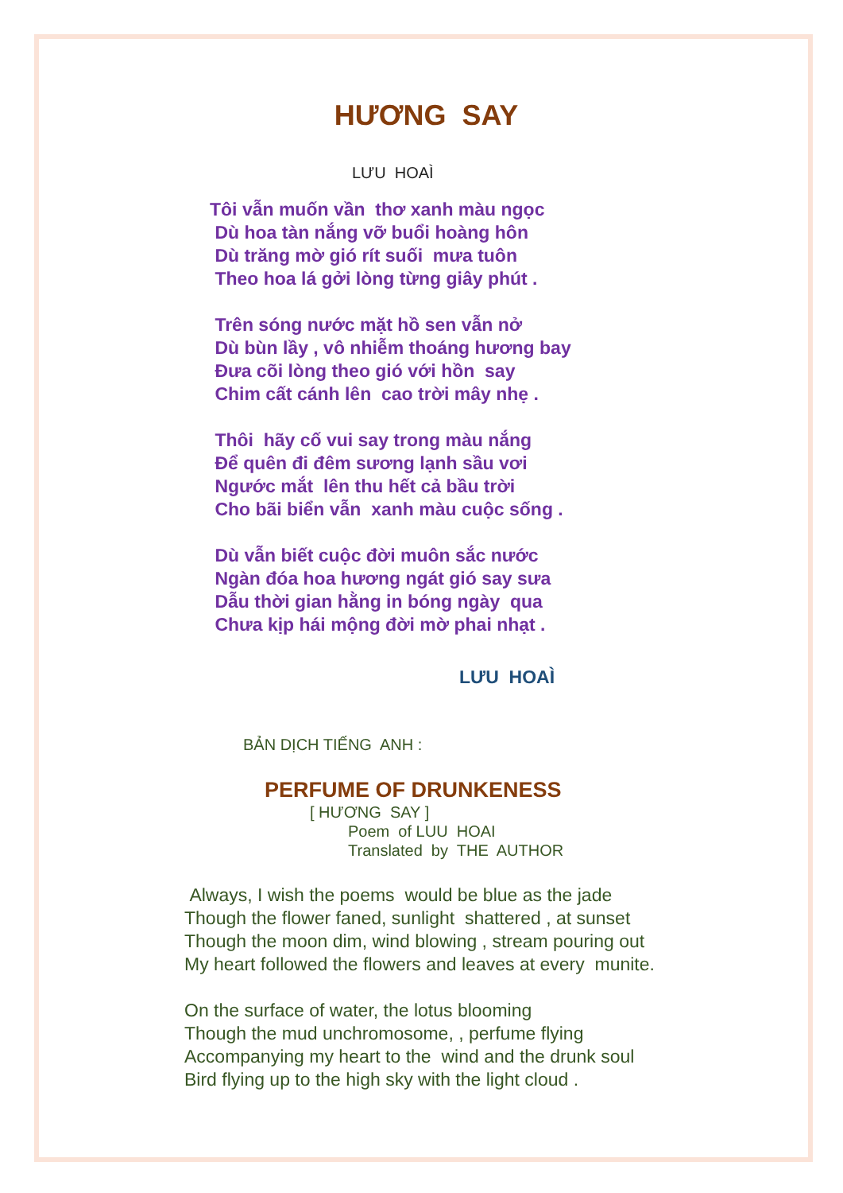HƯƠNG SAY
LƯU HOAÌ
Tôi vẫn muốn vần thơ xanh màu ngọc
Dù hoa tàn nắng vỡ buổi hoàng hôn
Dù trăng mờ gió rít suối mưa tuôn
Theo hoa lá gởi lòng từng giây phút .
Trên sóng nước mặt hồ sen vẫn nở
Dù bùn lầy , vô nhiễm thoáng hương bay
Đưa cõi lòng theo gió với hồn say
Chim cất cánh lên cao trời mây nhẹ .
Thôi hãy cố vui say trong màu nắng
Để quên đi đêm sương lạnh sầu vơi
Ngước mắt lên thu hết cả bầu trời
Cho bãi biển vẫn xanh màu cuộc sống .
Dù vẫn biết cuộc đời muôn sắc nước
Ngàn đóa hoa hương ngát gió say sưa
Dẫu thời gian hằng in bóng ngày qua
Chưa kịp hái mộng đời mờ phai nhạt .
LƯU HOAÌ
BẢN DỊCH TIẾNG ANH :
PERFUME OF DRUNKENESS
[ HƯƠNG SAY ]
Poem of LUU HOAI
Translated by THE AUTHOR
Always, I wish the poems would be blue as the jade
Though the flower faned, sunlight shattered , at sunset
Though the moon dim, wind blowing , stream pouring out
My heart followed the flowers and leaves at every munite.
On the surface of water, the lotus blooming
Though the mud unchromosome, , perfume flying
Accompanying my heart to the wind and the drunk soul
Bird flying up to the high sky with the light cloud .